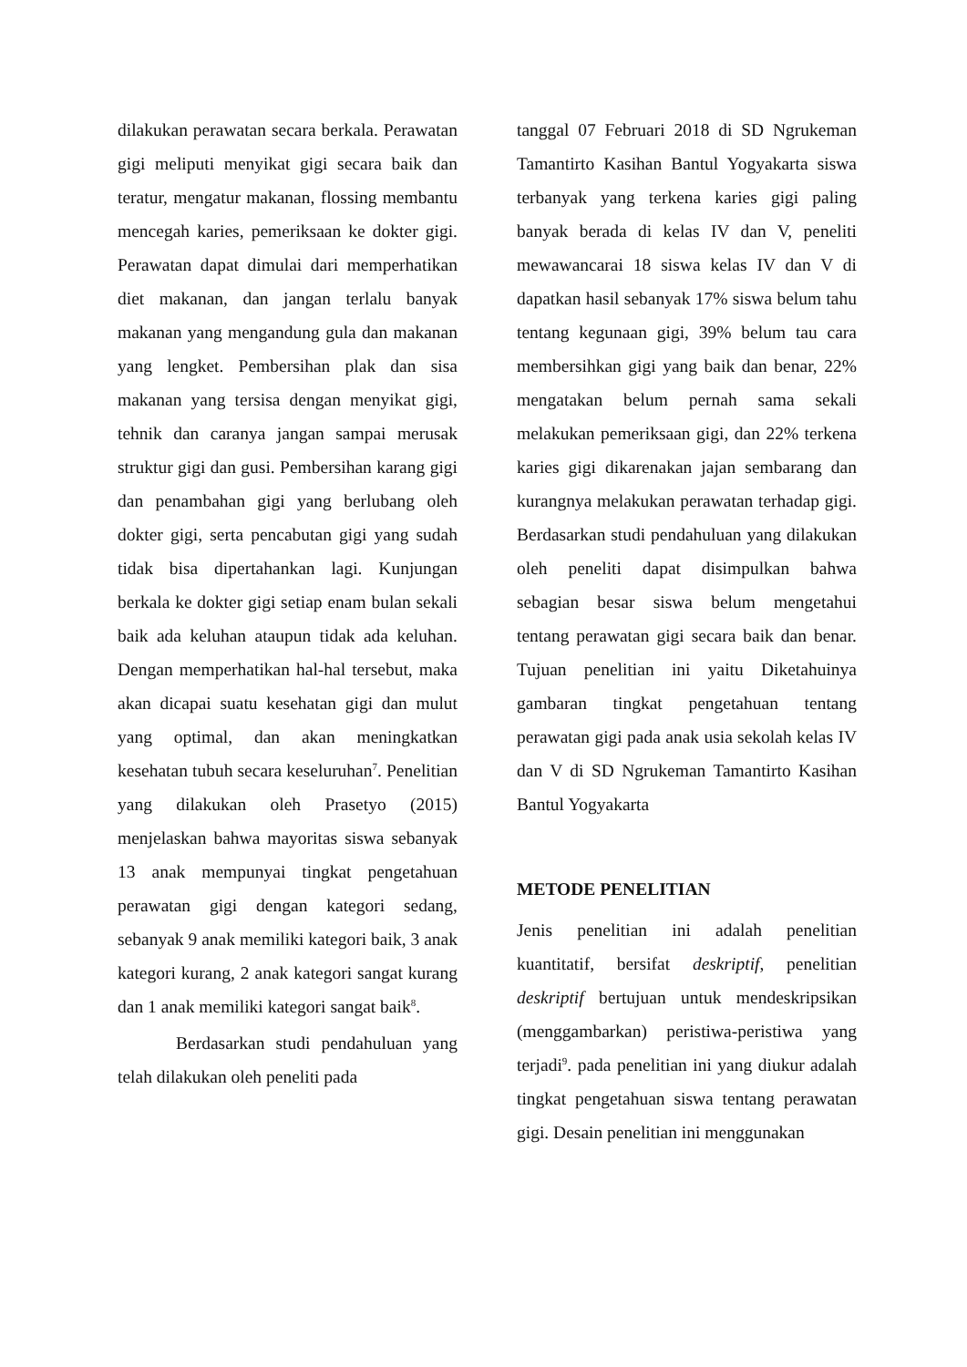dilakukan perawatan secara berkala. Perawatan gigi meliputi menyikat gigi secara baik dan teratur, mengatur makanan, flossing membantu mencegah karies, pemeriksaan ke dokter gigi. Perawatan dapat dimulai dari memperhatikan diet makanan, dan jangan terlalu banyak makanan yang mengandung gula dan makanan yang lengket. Pembersihan plak dan sisa makanan yang tersisa dengan menyikat gigi, tehnik dan caranya jangan sampai merusak struktur gigi dan gusi. Pembersihan karang gigi dan penambahan gigi yang berlubang oleh dokter gigi, serta pencabutan gigi yang sudah tidak bisa dipertahankan lagi. Kunjungan berkala ke dokter gigi setiap enam bulan sekali baik ada keluhan ataupun tidak ada keluhan. Dengan memperhatikan hal-hal tersebut, maka akan dicapai suatu kesehatan gigi dan mulut yang optimal, dan akan meningkatkan kesehatan tubuh secara keseluruhan<sup>7</sup>. Penelitian yang dilakukan oleh Prasetyo (2015) menjelaskan bahwa mayoritas siswa sebanyak 13 anak mempunyai tingkat pengetahuan perawatan gigi dengan kategori sedang, sebanyak 9 anak memiliki kategori baik, 3 anak kategori kurang, 2 anak kategori sangat kurang dan 1 anak memiliki kategori sangat baik<sup>8</sup>.
Berdasarkan studi pendahuluan yang telah dilakukan oleh peneliti pada
tanggal 07 Februari 2018 di SD Ngrukeman Tamantirto Kasihan Bantul Yogyakarta siswa terbanyak yang terkena karies gigi paling banyak berada di kelas IV dan V, peneliti mewawancarai 18 siswa kelas IV dan V di dapatkan hasil sebanyak 17% siswa belum tahu tentang kegunaan gigi, 39% belum tau cara membersihkan gigi yang baik dan benar, 22% mengatakan belum pernah sama sekali melakukan pemeriksaan gigi, dan 22% terkena karies gigi dikarenakan jajan sembarang dan kurangnya melakukan perawatan terhadap gigi. Berdasarkan studi pendahuluan yang dilakukan oleh peneliti dapat disimpulkan bahwa sebagian besar siswa belum mengetahui tentang perawatan gigi secara baik dan benar. Tujuan penelitian ini yaitu Diketahuinya gambaran tingkat pengetahuan tentang perawatan gigi pada anak usia sekolah kelas IV dan V di SD Ngrukeman Tamantirto Kasihan Bantul Yogyakarta
METODE PENELITIAN
Jenis penelitian ini adalah penelitian kuantitatif, bersifat deskriptif, penelitian deskriptif bertujuan untuk mendeskripsikan (menggambarkan) peristiwa-peristiwa yang terjadi<sup>9</sup>. pada penelitian ini yang diukur adalah tingkat pengetahuan siswa tentang perawatan gigi. Desain penelitian ini menggunakan